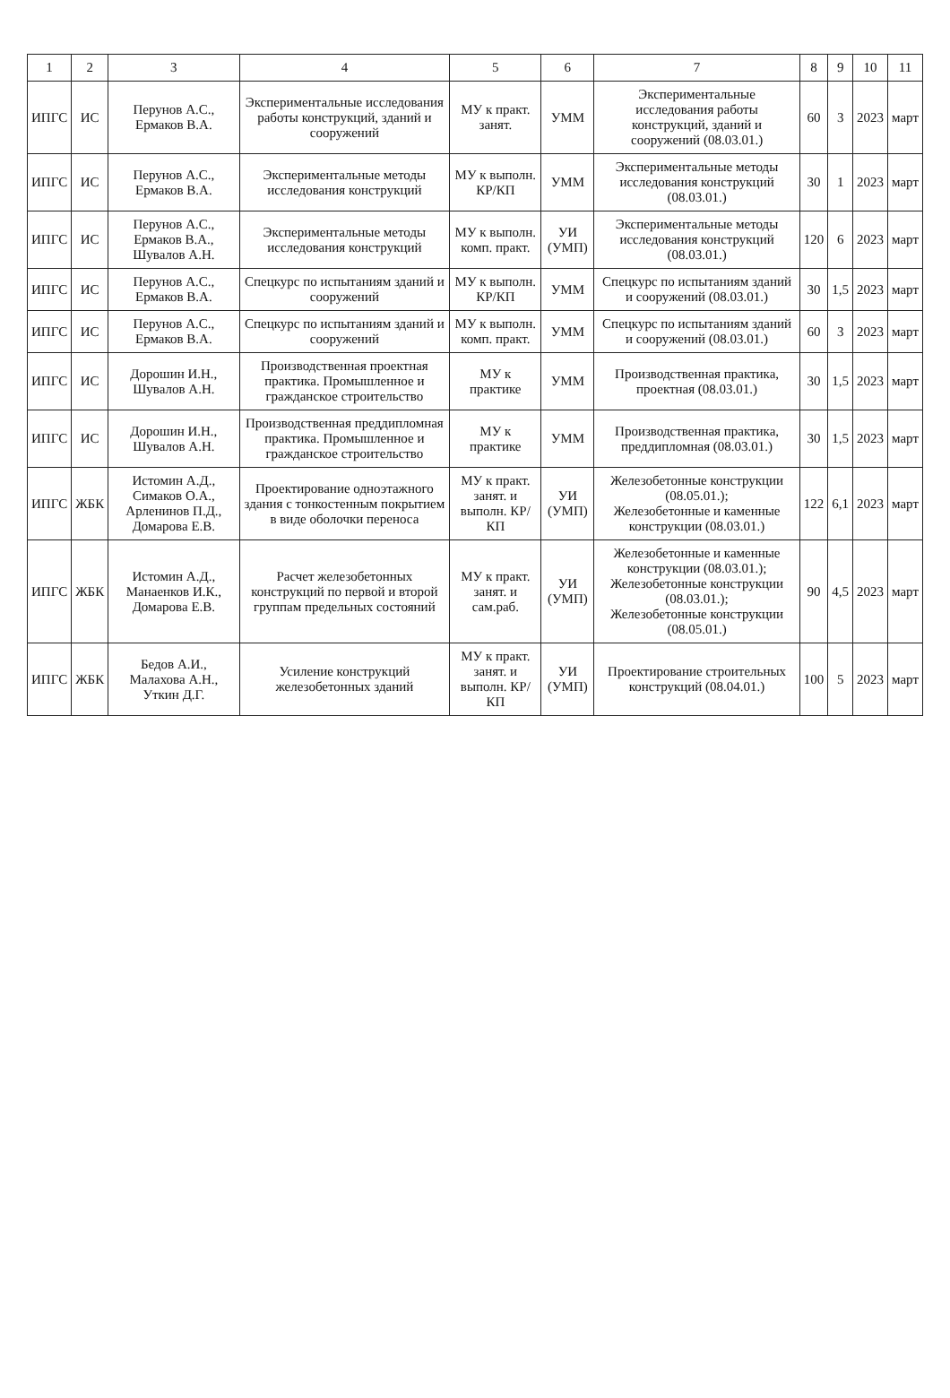| 1 | 2 | 3 | 4 | 5 | 6 | 7 | 8 | 9 | 10 | 11 |
| --- | --- | --- | --- | --- | --- | --- | --- | --- | --- | --- |
| ИПГС | ИС | Перунов А.С., Ермаков В.А. | Экспериментальные исследования работы конструкций, зданий и сооружений | МУ к практ. занят. | УММ | Экспериментальные исследования работы конструкций, зданий и сооружений (08.03.01.) | 60 | 3 | 2023 | март |
| ИПГС | ИС | Перунов А.С., Ермаков В.А. | Экспериментальные методы исследования конструкций | МУ к выполн. КР/КП | УММ | Экспериментальные методы исследования конструкций (08.03.01.) | 30 | 1 | 2023 | март |
| ИПГС | ИС | Перунов А.С., Ермаков В.А., Шувалов А.Н. | Экспериментальные методы исследования конструкций | МУ к выполн. комп. практ. | УИ (УМП) | Экспериментальные методы исследования конструкций (08.03.01.) | 120 | 6 | 2023 | март |
| ИПГС | ИС | Перунов А.С., Ермаков В.А. | Спецкурс по испытаниям зданий и сооружений | МУ к выполн. КР/КП | УММ | Спецкурс по испытаниям зданий и сооружений (08.03.01.) | 30 | 1,5 | 2023 | март |
| ИПГС | ИС | Перунов А.С., Ермаков В.А. | Спецкурс по испытаниям зданий и сооружений | МУ к выполн. комп. практ. | УММ | Спецкурс по испытаниям зданий и сооружений (08.03.01.) | 60 | 3 | 2023 | март |
| ИПГС | ИС | Дорошин И.Н., Шувалов А.Н. | Производственная проектная практика. Промышленное и гражданское строительство | МУ к практике | УММ | Производственная практика, проектная (08.03.01.) | 30 | 1,5 | 2023 | март |
| ИПГС | ИС | Дорошин И.Н., Шувалов А.Н. | Производственная преддипломная практика. Промышленное и гражданское строительство | МУ к практике | УММ | Производственная практика, преддипломная (08.03.01.) | 30 | 1,5 | 2023 | март |
| ИПГС | ЖБК | Истомин А.Д., Симаков О.А., Арленинов П.Д., Домарова Е.В. | Проектирование одноэтажного здания с тонкостенным покрытием в виде оболочки переноса | МУ к практ. занят. и выполн. КР/КП | УИ (УМП) | Железобетонные конструкции (08.05.01.); Железобетонные и каменные конструкции (08.03.01.) | 122 | 6,1 | 2023 | март |
| ИПГС | ЖБК | Истомин А.Д., Манаенков И.К., Домарова Е.В. | Расчет железобетонных конструкций по первой и второй группам предельных состояний | МУ к практ. занят. и сам.раб. | УИ (УМП) | Железобетонные и каменные конструкции (08.03.01.); Железобетонные конструкции (08.03.01.); Железобетонные конструкции (08.05.01.) | 90 | 4,5 | 2023 | март |
| ИПГС | ЖБК | Бедов А.И., Малахова А.Н., Уткин Д.Г. | Усиление конструкций железобетонных зданий | МУ к практ. занят. и выполн. КР/КП | УИ (УМП) | Проектирование строительных конструкций (08.04.01.) | 100 | 5 | 2023 | март |